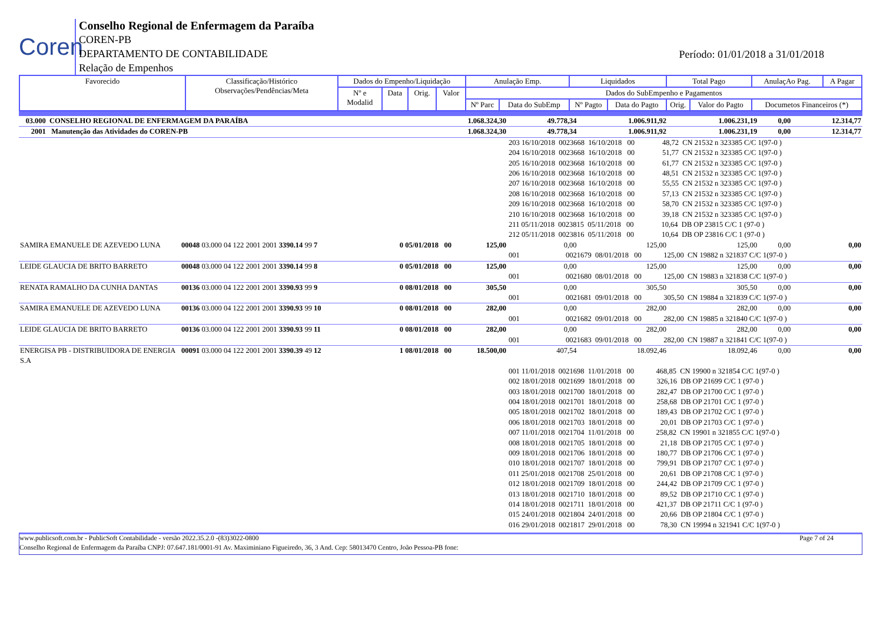Coren
Conselho Regional de Enfermagem da Paraíba
COREN-PB
DEPARTAMENTO DE CONTABILIDADE
Relação de Empenhos
Período: 01/01/2018 a 31/01/2018
| Favorecido | Classificação/Histórico Observações/Pendências/Meta | Dados do Empenho/Liquidação | | | | Anulação Emp. | | Liquidados | | Total Pago | | AnulaçAo Pag. | A Pagar |
| | | Nº e Modalid | Data | Orig. | Valor | Dados do SubEmpenho e Pagamentos | | | | | | | |
| | | | | | | Nº Parc | Data do SubEmp | Nº Pagto | Data do Pagto | Orig. | Valor do Pagto | Documetos Financeiros (*) | |
| 03.000 CONSELHO REGIONAL DE ENFERMAGEM DA PARAÍBA | | | | 1.068.324,30 | 49.778,34 | 1.006.911,92 | 1.006.231,19 | 0,00 | 12.314,77 |
| 2001 Manutenção das Atividades do COREN-PB | | | | 1.068.324,30 | 49.778,34 | 1.006.911,92 | 1.006.231,19 | 0,00 | 12.314,77 |
| | | | | | 203 16/10/2018 0023668 16/10/2018 00 48,72 CN 21532 n 323385 C/C 1(97-0 ) 204 16/10/2018 0023668 16/10/2018 00 51,77 CN 21532 n 323385 C/C 1(97-0 ) 205 16/10/2018 0023668 16/10/2018 00 61,77 CN 21532 n 323385 C/C 1(97-0 ) 206 16/10/2018 0023668 16/10/2018 00 48,51 CN 21532 n 323385 C/C 1(97-0 ) 207 16/10/2018 0023668 16/10/2018 00 55,55 CN 21532 n 323385 C/C 1(97-0 ) 208 16/10/2018 0023668 16/10/2018 00 57,13 CN 21532 n 323385 C/C 1(97-0 ) 209 16/10/2018 0023668 16/10/2018 00 58,70 CN 21532 n 323385 C/C 1(97-0 ) 210 16/10/2018 0023668 16/10/2018 00 39,18 CN 21532 n 323385 C/C 1(97-0 ) 211 05/11/2018 0023815 05/11/2018 00 10,64 DB OP 23815 C/C 1 (97-0 ) 212 05/11/2018 0023816 05/11/2018 00 10,64 DB OP 23816 C/C 1 (97-0 ) | | | | |
| SAMIRA EMANUELE DE AZEVEDO LUNA | 00048 03.000 04 122 2001 2001 3390.14 99 7 | 0 05/01/2018 00 | | 125,00 | 0,00 | 125,00 | 125,00 | 0,00 | 0,00 |
| | | | | | 001 0021679 08/01/2018 00 125,00 CN 19882 n 321837 C/C 1(97-0 ) | | | | |
| LEIDE GLAUCIA DE BRITO BARRETO | 00048 03.000 04 122 2001 2001 3390.14 99 8 | 0 05/01/2018 00 | | 125,00 | 0,00 | 125,00 | 125,00 | 0,00 | 0,00 |
| | | | | | 001 0021680 08/01/2018 00 125,00 CN 19883 n 321838 C/C 1(97-0 ) | | | | |
| RENATA RAMALHO DA CUNHA DANTAS | 00136 03.000 04 122 2001 2001 3390.93 99 9 | 0 08/01/2018 00 | | 305,50 | 0,00 | 305,50 | 305,50 | 0,00 | 0,00 |
| | | | | | 001 0021681 09/01/2018 00 305,50 CN 19884 n 321839 C/C 1(97-0 ) | | | | |
| SAMIRA EMANUELE DE AZEVEDO LUNA | 00136 03.000 04 122 2001 2001 3390.93 99 10 | 0 08/01/2018 00 | | 282,00 | 0,00 | 282,00 | 282,00 | 0,00 | 0,00 |
| | | | | | 001 0021682 09/01/2018 00 282,00 CN 19885 n 321840 C/C 1(97-0 ) | | | | |
| LEIDE GLAUCIA DE BRITO BARRETO | 00136 03.000 04 122 2001 2001 3390.93 99 11 | 0 08/01/2018 00 | | 282,00 | 0,00 | 282,00 | 282,00 | 0,00 | 0,00 |
| | | | | | 001 0021683 09/01/2018 00 282,00 CN 19887 n 321841 C/C 1(97-0 ) | | | | |
| ENERGISA PB - DISTRIBUIDORA DE ENERGIA S.A | 00091 03.000 04 122 2001 2001 3390.39 49 12 | 1 08/01/2018 00 | | 18.500,00 | 407,54 | 18.092,46 | 18.092,46 | 0,00 | 0,00 |
| | | | | | 001 11/01/2018 0021698 11/01/2018 00 468,85 CN 19900 n 321854 C/C 1(97-0 ) 002 18/01/2018 0021699 18/01/2018 00 326,16 DB OP 21699 C/C 1 (97-0 ) 003 18/01/2018 0021700 18/01/2018 00 282,47 DB OP 21700 C/C 1 (97-0 ) 004 18/01/2018 0021701 18/01/2018 00 258,68 DB OP 21701 C/C 1 (97-0 ) 005 18/01/2018 0021702 18/01/2018 00 189,43 DB OP 21702 C/C 1 (97-0 ) 006 18/01/2018 0021703 18/01/2018 00 20,01 DB OP 21703 C/C 1 (97-0 ) 007 11/01/2018 0021704 11/01/2018 00 258,82 CN 19901 n 321855 C/C 1(97-0 ) 008 18/01/2018 0021705 18/01/2018 00 21,18 DB OP 21705 C/C 1 (97-0 ) 009 18/01/2018 0021706 18/01/2018 00 180,77 DB OP 21706 C/C 1 (97-0 ) 010 18/01/2018 0021707 18/01/2018 00 799,91 DB OP 21707 C/C 1 (97-0 ) 011 25/01/2018 0021708 25/01/2018 00 20,61 DB OP 21708 C/C 1 (97-0 ) 012 18/01/2018 0021709 18/01/2018 00 244,42 DB OP 21709 C/C 1 (97-0 ) 013 18/01/2018 0021710 18/01/2018 00 89,52 DB OP 21710 C/C 1 (97-0 ) 014 18/01/2018 0021711 18/01/2018 00 421,37 DB OP 21711 C/C 1 (97-0 ) 015 24/01/2018 0021804 24/01/2018 00 20,66 DB OP 21804 C/C 1 (97-0 ) 016 29/01/2018 0021817 29/01/2018 00 78,30 CN 19994 n 321941 C/C 1(97-0 ) | | | | |
www.publicsoft.com.br - PublicSoft Contabilidade - versão 2022.35.2.0 -(83)3022-0800 Page 7 of 24
Conselho Regional de Enfermagem da Paraíba CNPJ: 07.647.181/0001-91 Av. Maximiniano Figueiredo, 36, 3 And. Cep: 58013470 Centro, João Pessoa-PB fone: